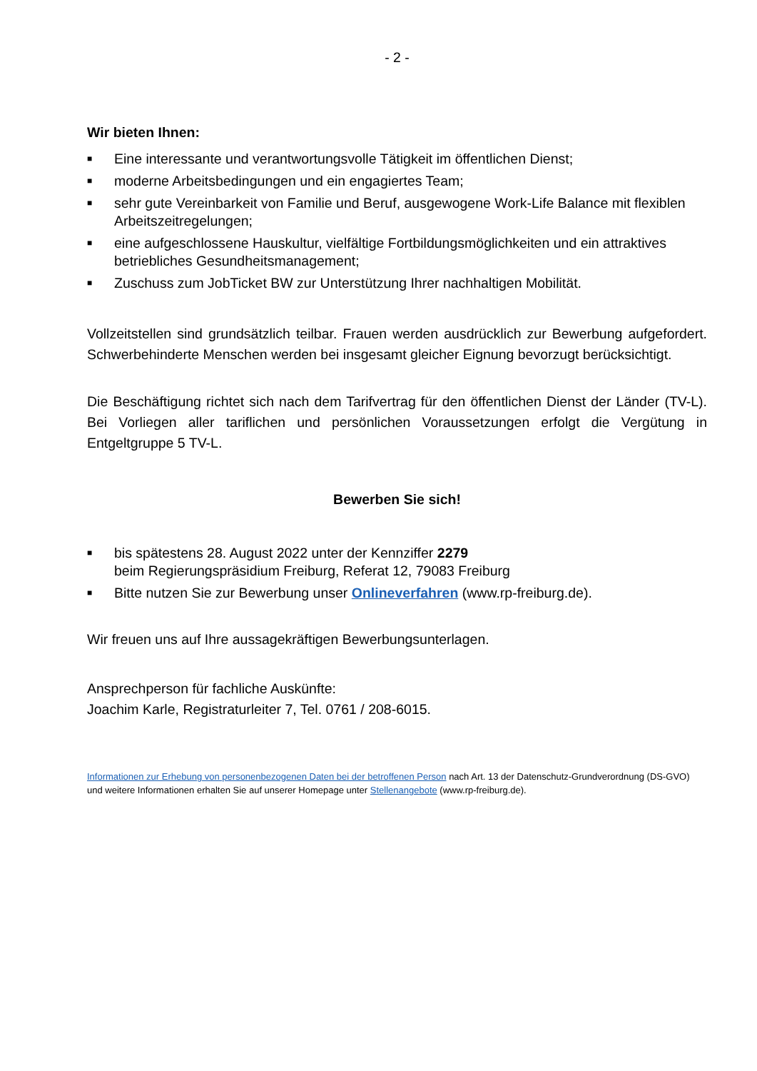- 2 -
Wir bieten Ihnen:
■ Eine interessante und verantwortungsvolle Tätigkeit im öffentlichen Dienst;
■ moderne Arbeitsbedingungen und ein engagiertes Team;
■ sehr gute Vereinbarkeit von Familie und Beruf, ausgewogene Work-Life Balance mit flexiblen Arbeitszeitregelungen;
■ eine aufgeschlossene Hauskultur, vielfältige Fortbildungsmöglichkeiten und ein attraktives betriebliches Gesundheitsmanagement;
■ Zuschuss zum JobTicket BW zur Unterstützung Ihrer nachhaltigen Mobilität.
Vollzeitstellen sind grundsätzlich teilbar. Frauen werden ausdrücklich zur Bewerbung aufgefordert. Schwerbehinderte Menschen werden bei insgesamt gleicher Eignung bevorzugt berücksichtigt.
Die Beschäftigung richtet sich nach dem Tarifvertrag für den öffentlichen Dienst der Länder (TV-L). Bei Vorliegen aller tariflichen und persönlichen Voraussetzungen erfolgt die Vergütung in Entgeltgruppe 5 TV-L.
Bewerben Sie sich!
■ bis spätestens 28. August 2022 unter der Kennziffer 2279
beim Regierungspräsidium Freiburg, Referat 12, 79083 Freiburg
■ Bitte nutzen Sie zur Bewerbung unser Onlineverfahren (www.rp-freiburg.de).
Wir freuen uns auf Ihre aussagekräftigen Bewerbungsunterlagen.
Ansprechperson für fachliche Auskünfte:
Joachim Karle, Registraturleiter 7, Tel. 0761 / 208-6015.
Informationen zur Erhebung von personenbezogenen Daten bei der betroffenen Person nach Art. 13 der Datenschutz-Grundverordnung (DS-GVO) und weitere Informationen erhalten Sie auf unserer Homepage unter Stellenangebote (www.rp-freiburg.de).